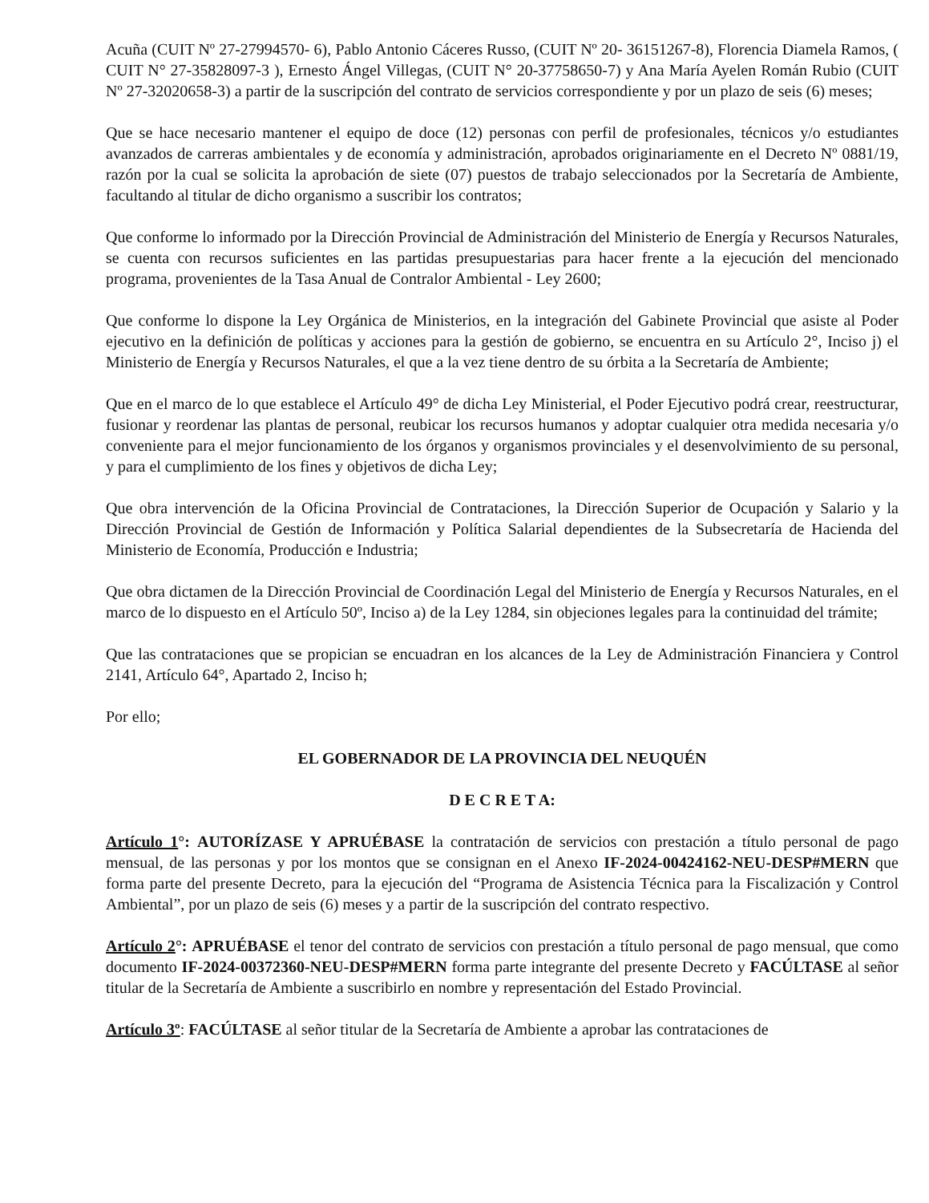Acuña (CUIT Nº 27-27994570- 6), Pablo Antonio Cáceres Russo, (CUIT Nº 20- 36151267-8), Florencia Diamela Ramos, ( CUIT N° 27-35828097-3 ), Ernesto Ángel Villegas, (CUIT N° 20-37758650-7) y Ana María Ayelen Román Rubio (CUIT Nº 27-32020658-3) a partir de la suscripción del contrato de servicios correspondiente y por un plazo de seis (6) meses;
Que se hace necesario mantener el equipo de doce (12) personas con perfil de profesionales, técnicos y/o estudiantes avanzados de carreras ambientales y de economía y administración, aprobados originariamente en el Decreto Nº 0881/19, razón por la cual se solicita la aprobación de siete (07) puestos de trabajo seleccionados por la Secretaría de Ambiente, facultando al titular de dicho organismo a suscribir los contratos;
Que conforme lo informado por la Dirección Provincial de Administración del Ministerio de Energía y Recursos Naturales, se cuenta con recursos suficientes en las partidas presupuestarias para hacer frente a la ejecución del mencionado programa, provenientes de la Tasa Anual de Contralor Ambiental - Ley 2600;
Que conforme lo dispone la Ley Orgánica de Ministerios, en la integración del Gabinete Provincial que asiste al Poder ejecutivo en la definición de políticas y acciones para la gestión de gobierno, se encuentra en su Artículo 2°, Inciso j) el Ministerio de Energía y Recursos Naturales, el que a la vez tiene dentro de su órbita a la Secretaría de Ambiente;
Que en el marco de lo que establece el Artículo 49° de dicha Ley Ministerial, el Poder Ejecutivo podrá crear, reestructurar, fusionar y reordenar las plantas de personal, reubicar los recursos humanos y adoptar cualquier otra medida necesaria y/o conveniente para el mejor funcionamiento de los órganos y organismos provinciales y el desenvolvimiento de su personal, y para el cumplimiento de los fines y objetivos de dicha Ley;
Que obra intervención de la Oficina Provincial de Contrataciones, la Dirección Superior de Ocupación y Salario y la Dirección Provincial de Gestión de Información y Política Salarial dependientes de la Subsecretaría de Hacienda del Ministerio de Economía, Producción e Industria;
Que obra dictamen de la Dirección Provincial de Coordinación Legal del Ministerio de Energía y Recursos Naturales, en el marco de lo dispuesto en el Artículo 50º, Inciso a) de la Ley 1284, sin objeciones legales para la continuidad del trámite;
Que las contrataciones que se propician se encuadran en los alcances de la Ley de Administración Financiera y Control 2141, Artículo 64°, Apartado 2, Inciso h;
Por ello;
EL GOBERNADOR DE LA PROVINCIA DEL NEUQUÉN
D E C R E T A:
Artículo 1°: AUTORÍZASE Y APRUÉBASE la contratación de servicios con prestación a título personal de pago mensual, de las personas y por los montos que se consignan en el Anexo IF-2024-00424162-NEU-DESP#MERN que forma parte del presente Decreto, para la ejecución del “Programa de Asistencia Técnica para la Fiscalización y Control Ambiental”, por un plazo de seis (6) meses y a partir de la suscripción del contrato respectivo.
Artículo 2°: APRUÉBASE el tenor del contrato de servicios con prestación a título personal de pago mensual, que como documento IF-2024-00372360-NEU-DESP#MERN forma parte integrante del presente Decreto y FACÚLTASE al señor titular de la Secretaría de Ambiente a suscribirlo en nombre y representación del Estado Provincial.
Artículo 3º: FACÚLTASE al señor titular de la Secretaría de Ambiente a aprobar las contrataciones de